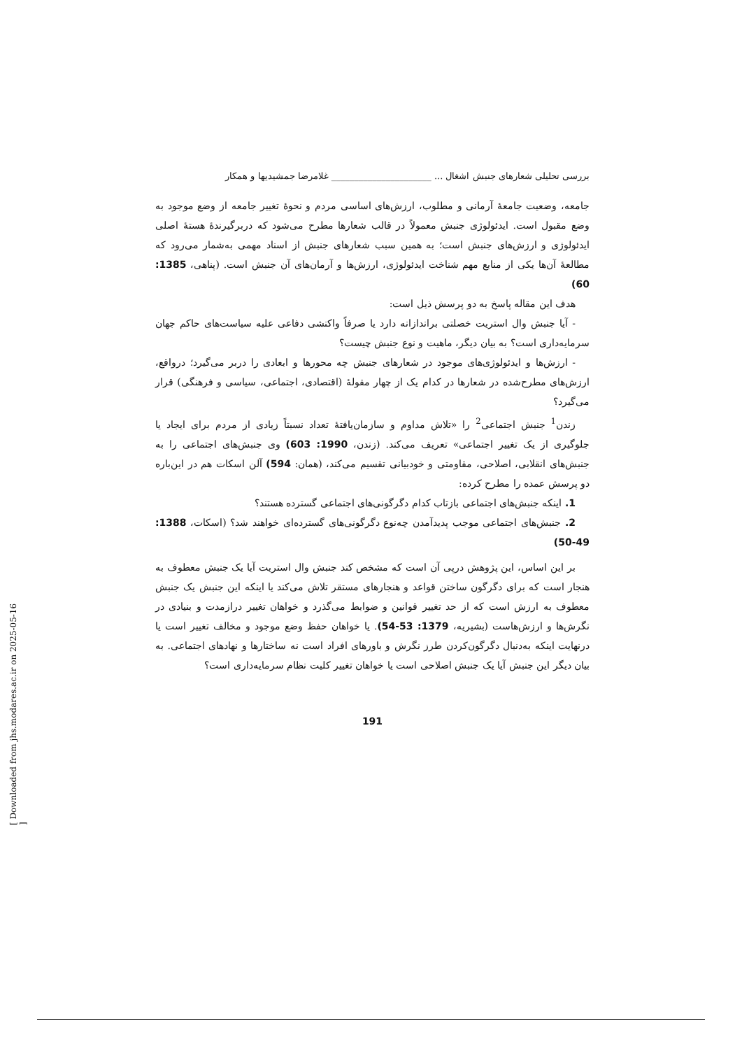بررسی تحلیلی شعارهای جنبش اشغال ... ______________________ غلامرضا جمشیدیها و همکار
جامعه، وضعیت جامعهٔ آرمانی و مطلوب، ارزش‌های اساسی مردم و نحوهٔ تغییر جامعه از وضع موجود به وضع مقبول است. ایدئولوژی جنبش معمولاً در قالب شعارها مطرح می‌شود که دربرگیرندهٔ هستهٔ اصلی ایدئولوژی و ارزش‌های جنبش است؛ به همین سبب شعارهای جنبش از اسناد مهمی به‌شمار می‌رود که مطالعهٔ آن‌ها یکی از منابع مهم شناخت ایدئولوژی، ارزش‌ها و آرمان‌های آن جنبش است. (پناهی، 1385: 60)
هدف این مقاله پاسخ به دو پرسش ذیل است:
- آیا جنبش وال استریت خصلتی براندازانه دارد یا صرفاً واکنشی دفاعی علیه سیاست‌های حاکم جهان سرمایه‌داری است؟ به بیان دیگر، ماهیت و نوع جنبش چیست؟
- ارزش‌ها و ایدئولوژی‌های موجود در شعارهای جنبش چه محورها و ابعادی را دربر می‌گیرد؛ درواقع، ارزش‌های مطرح‌شده در شعارها در کدام یک از چهار مقولهٔ (اقتصادی، اجتماعی، سیاسی و فرهنگی) قرار می‌گیرد؟
زندن<sup>1</sup> جنبش اجتماعی<sup>2</sup> را «تلاش مداوم و سازمان‌یافتهٔ تعداد نسبتاً زیادی از مردم برای ایجاد یا جلوگیری از یک تغییر اجتماعی» تعریف می‌کند. (زندن، 1990: 603) وی جنبش‌های اجتماعی را به جنبش‌های انقلابی، اصلاحی، مقاومتی و خودبیانی تقسیم می‌کند، (همان: 594) آلن اسکات هم در این‌باره دو پرسش عمده را مطرح کرده:
1. اینکه جنبش‌های اجتماعی بازتاب کدام دگرگونی‌های اجتماعی گسترده هستند؟
2. جنبش‌های اجتماعی موجب پدیدآمدن چه‌نوع دگرگونی‌های گسترده‌ای خواهند شد؟ (اسکات، 1388: 49-50)
بر این اساس، این پژوهش درپی آن است که مشخص کند جنبش وال استریت آیا یک جنبش معطوف به هنجار است که برای دگرگون ساختن قواعد و هنجارهای مستقر تلاش می‌کند یا اینکه این جنبش یک جنبش معطوف به ارزش است که از حد تغییر قوانین و ضوابط می‌گذرد و خواهان تغییر درازمدت و بنیادی در نگرش‌ها و ارزش‌هاست (بشیریه، 1379: 53-54). یا خواهان حفظ وضع موجود و مخالف تغییر است یا درنهایت اینکه به‌دنبال دگرگون‌کردن طرز نگرش و باورهای افراد است نه ساختارها و نهادهای اجتماعی. به بیان دیگر این جنبش آیا یک جنبش اصلاحی است یا خواهان تغییر کلیت نظام سرمایه‌داری است؟
191
[ Downloaded from jhs.modares.ac.ir on 2025-05-16 ]